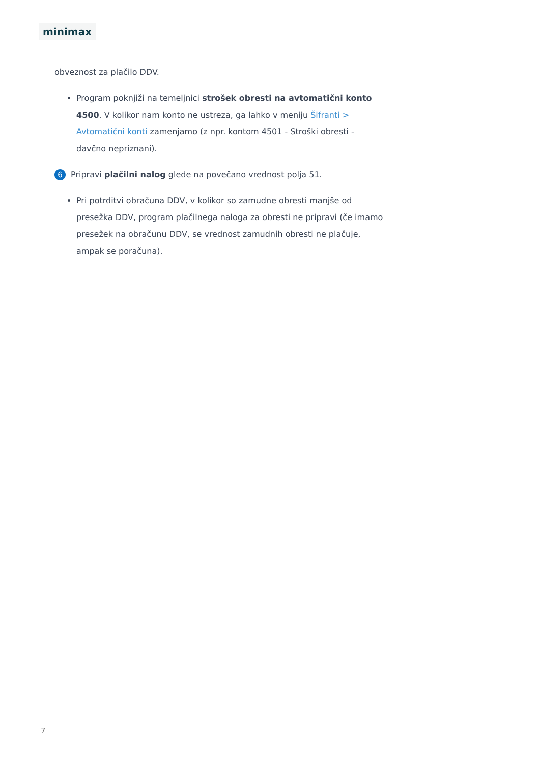minimax
obveznost za plačilo DDV.
Program poknjiži na temeljnici strošek obresti na avtomatični konto 4500. V kolikor nam konto ne ustreza, ga lahko v meniju Šifranti > Avtomatični konti zamenjamo (z npr. kontom 4501 - Stroški obresti - davčno nepriznani).
6 Pripravi plačilni nalog glede na povečano vrednost polja 51.
Pri potrditvi obračuna DDV, v kolikor so zamudne obresti manjše od presežka DDV, program plačilnega naloga za obresti ne pripravi (če imamo presežek na obračunu DDV, se vrednost zamudnih obresti ne plačuje, ampak se poračuna).
7